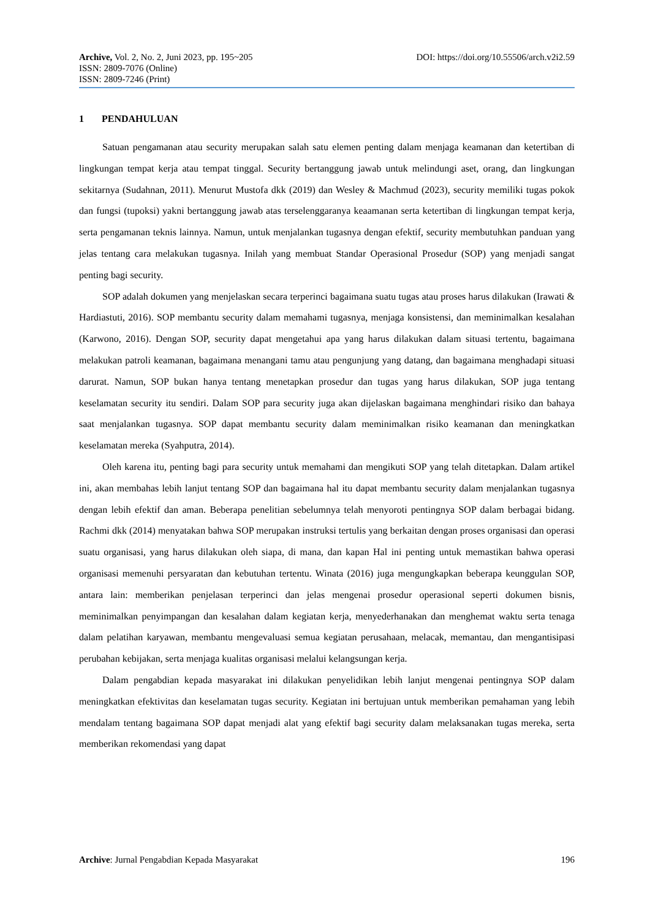Archive, Vol. 2, No. 2, Juni 2023, pp. 195~205
DOI: https://doi.org/10.55506/arch.v2i2.59
ISSN: 2809-7076 (Online)
ISSN: 2809-7246 (Print)
1 PENDAHULUAN
Satuan pengamanan atau security merupakan salah satu elemen penting dalam menjaga keamanan dan ketertiban di lingkungan tempat kerja atau tempat tinggal. Security bertanggung jawab untuk melindungi aset, orang, dan lingkungan sekitarnya (Sudahnan, 2011). Menurut Mustofa dkk (2019) dan Wesley & Machmud (2023), security memiliki tugas pokok dan fungsi (tupoksi) yakni bertanggung jawab atas terselenggaranya keaamanan serta ketertiban di lingkungan tempat kerja, serta pengamanan teknis lainnya. Namun, untuk menjalankan tugasnya dengan efektif, security membutuhkan panduan yang jelas tentang cara melakukan tugasnya. Inilah yang membuat Standar Operasional Prosedur (SOP) yang menjadi sangat penting bagi security.
SOP adalah dokumen yang menjelaskan secara terperinci bagaimana suatu tugas atau proses harus dilakukan (Irawati & Hardiastuti, 2016). SOP membantu security dalam memahami tugasnya, menjaga konsistensi, dan meminimalkan kesalahan (Karwono, 2016). Dengan SOP, security dapat mengetahui apa yang harus dilakukan dalam situasi tertentu, bagaimana melakukan patroli keamanan, bagaimana menangani tamu atau pengunjung yang datang, dan bagaimana menghadapi situasi darurat. Namun, SOP bukan hanya tentang menetapkan prosedur dan tugas yang harus dilakukan, SOP juga tentang keselamatan security itu sendiri. Dalam SOP para security juga akan dijelaskan bagaimana menghindari risiko dan bahaya saat menjalankan tugasnya. SOP dapat membantu security dalam meminimalkan risiko keamanan dan meningkatkan keselamatan mereka (Syahputra, 2014).
Oleh karena itu, penting bagi para security untuk memahami dan mengikuti SOP yang telah ditetapkan. Dalam artikel ini, akan membahas lebih lanjut tentang SOP dan bagaimana hal itu dapat membantu security dalam menjalankan tugasnya dengan lebih efektif dan aman. Beberapa penelitian sebelumnya telah menyoroti pentingnya SOP dalam berbagai bidang. Rachmi dkk (2014) menyatakan bahwa SOP merupakan instruksi tertulis yang berkaitan dengan proses organisasi dan operasi suatu organisasi, yang harus dilakukan oleh siapa, di mana, dan kapan Hal ini penting untuk memastikan bahwa operasi organisasi memenuhi persyaratan dan kebutuhan tertentu. Winata (2016) juga mengungkapkan beberapa keunggulan SOP, antara lain: memberikan penjelasan terperinci dan jelas mengenai prosedur operasional seperti dokumen bisnis, meminimalkan penyimpangan dan kesalahan dalam kegiatan kerja, menyederhanakan dan menghemat waktu serta tenaga dalam pelatihan karyawan, membantu mengevaluasi semua kegiatan perusahaan, melacak, memantau, dan mengantisipasi perubahan kebijakan, serta menjaga kualitas organisasi melalui kelangsungan kerja.
Dalam pengabdian kepada masyarakat ini dilakukan penyelidikan lebih lanjut mengenai pentingnya SOP dalam meningkatkan efektivitas dan keselamatan tugas security. Kegiatan ini bertujuan untuk memberikan pemahaman yang lebih mendalam tentang bagaimana SOP dapat menjadi alat yang efektif bagi security dalam melaksanakan tugas mereka, serta memberikan rekomendasi yang dapat
Archive: Jurnal Pengabdian Kepada Masyarakat
196